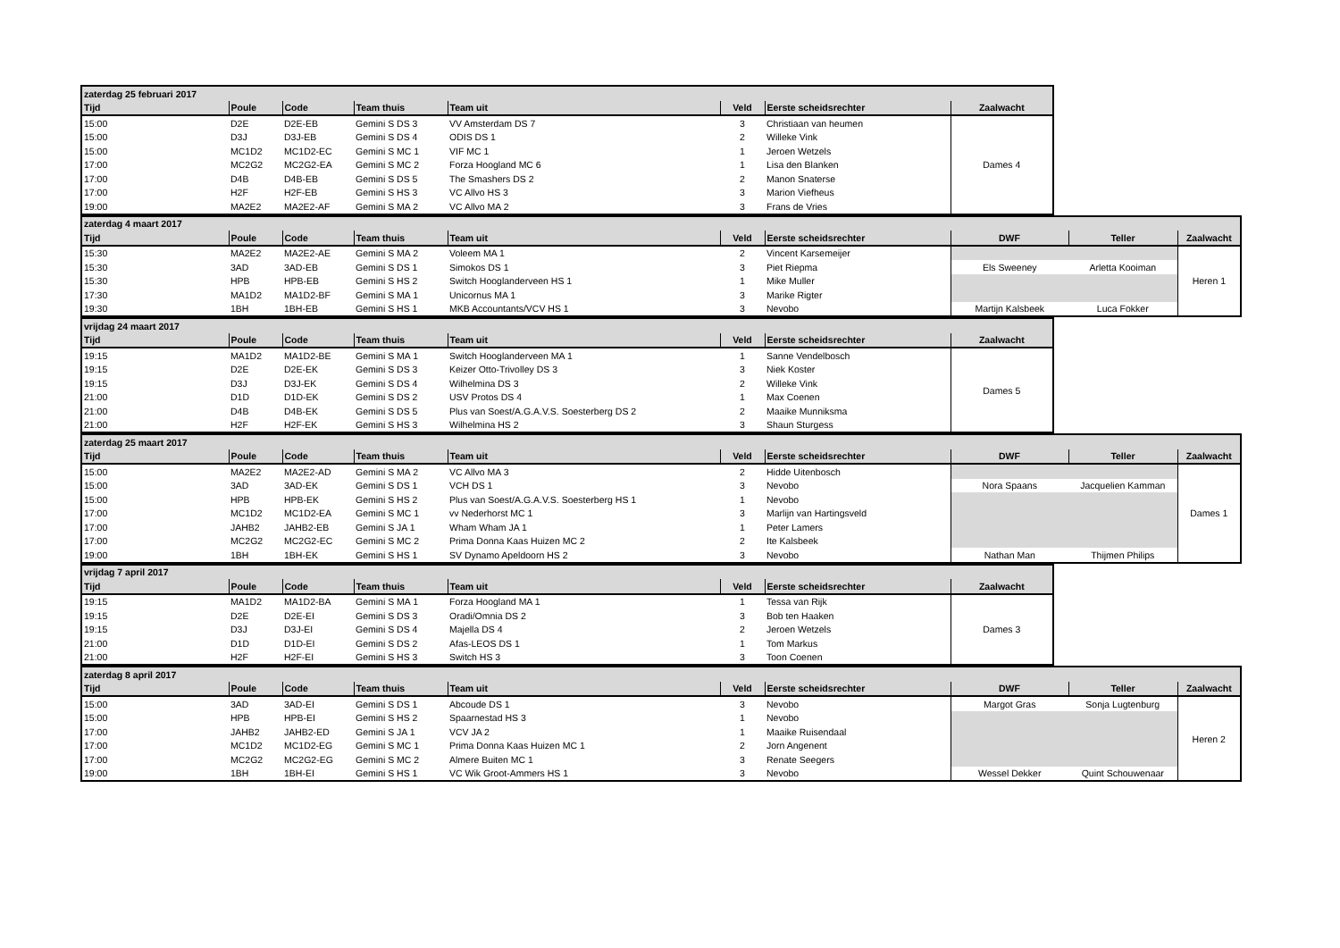| zaterdag 25 februari 2017 | | | | | | | |
| Tijd | Poule | Code | Team thuis | Team uit | Veld | Eerste scheidsrechter | Zaalwacht |
| 15:00 | D2E | D2E-EB | Gemini S DS 3 | VV Amsterdam DS 7 | 3 | Christiaan van heumen | Dames 4 |
| 15:00 | D3J | D3J-EB | Gemini S DS 4 | ODIS DS 1 | 2 | Willeke Vink | |
| 15:00 | MC1D2 | MC1D2-EC | Gemini S MC 1 | VIF MC 1 | 1 | Jeroen Wetzels | |
| 17:00 | MC2G2 | MC2G2-EA | Gemini S MC 2 | Forza Hoogland MC 6 | 1 | Lisa den Blanken | |
| 17:00 | D4B | D4B-EB | Gemini S DS 5 | The Smashers DS 2 | 2 | Manon Snaterse | |
| 17:00 | H2F | H2F-EB | Gemini S HS 3 | VC Allvo HS 3 | 3 | Marion Viefheus | |
| 19:00 | MA2E2 | MA2E2-AF | Gemini S MA 2 | VC Allvo MA 2 | 3 | Frans de Vries | |
| zaterdag 4 maart 2017 | | | | | | | | | |
| Tijd | Poule | Code | Team thuis | Team uit | Veld | Eerste scheidsrechter | DWF | Teller | Zaalwacht |
| 15:30 | MA2E2 | MA2E2-AE | Gemini S MA 2 | Voleem MA 1 | 2 | Vincent Karsemeijer | | | Heren 1 |
| 15:30 | 3AD | 3AD-EB | Gemini S DS 1 | Simokos DS 1 | 3 | Piet Riepma | Els Sweeney | Arletta Kooiman | |
| 15:30 | HPB | HPB-EB | Gemini S HS 2 | Switch Hooglanderveen HS 1 | 1 | Mike Muller | | | |
| 17:30 | MA1D2 | MA1D2-BF | Gemini S MA 1 | Unicornus MA 1 | 3 | Marike Rigter | | | |
| 19:30 | 1BH | 1BH-EB | Gemini S HS 1 | MKB Accountants/VCV HS 1 | 3 | Nevobo | Martijn Kalsbeek | Luca Fokker | |
| vrijdag 24 maart 2017 | | | | | | | |
| Tijd | Poule | Code | Team thuis | Team uit | Veld | Eerste scheidsrechter | Zaalwacht |
| 19:15 | MA1D2 | MA1D2-BE | Gemini S MA 1 | Switch Hooglanderveen MA 1 | 1 | Sanne Vendelbosch | Dames 5 |
| 19:15 | D2E | D2E-EK | Gemini S DS 3 | Keizer Otto-Trivolley DS 3 | 3 | Niek Koster | |
| 19:15 | D3J | D3J-EK | Gemini S DS 4 | Wilhelmina DS 3 | 2 | Willeke Vink | |
| 21:00 | D1D | D1D-EK | Gemini S DS 2 | USV Protos DS 4 | 1 | Max Coenen | |
| 21:00 | D4B | D4B-EK | Gemini S DS 5 | Plus van Soest/A.G.A.V.S. Soesterberg DS 2 | 2 | Maaike Munniksma | |
| 21:00 | H2F | H2F-EK | Gemini S HS 3 | Wilhelmina HS 2 | 3 | Shaun Sturgess | |
| zaterdag 25 maart 2017 | | | | | | | | | |
| Tijd | Poule | Code | Team thuis | Team uit | Veld | Eerste scheidsrechter | DWF | Teller | Zaalwacht |
| 15:00 | MA2E2 | MA2E2-AD | Gemini S MA 2 | VC Allvo MA 3 | 2 | Hidde Uitenbosch | | | Dames 1 |
| 15:00 | 3AD | 3AD-EK | Gemini S DS 1 | VCH DS 1 | 3 | Nevobo | Nora Spaans | Jacquelien Kamman | |
| 15:00 | HPB | HPB-EK | Gemini S HS 2 | Plus van Soest/A.G.A.V.S. Soesterberg HS 1 | 1 | Nevobo | | | |
| 17:00 | MC1D2 | MC1D2-EA | Gemini S MC 1 | vv Nederhorst MC 1 | 3 | Marlijn van Hartingsveld | | | |
| 17:00 | JAHB2 | JAHB2-EB | Gemini S JA 1 | Wham Wham JA 1 | 1 | Peter Lamers | | | |
| 17:00 | MC2G2 | MC2G2-EC | Gemini S MC 2 | Prima Donna Kaas Huizen MC 2 | 2 | Ite Kalsbeek | | | |
| 19:00 | 1BH | 1BH-EK | Gemini S HS 1 | SV Dynamo Apeldoorn HS 2 | 3 | Nevobo | Nathan Man | Thijmen Philips | |
| vrijdag 7 april 2017 | | | | | | | |
| Tijd | Poule | Code | Team thuis | Team uit | Veld | Eerste scheidsrechter | Zaalwacht |
| 19:15 | MA1D2 | MA1D2-BA | Gemini S MA 1 | Forza Hoogland MA 1 | 1 | Tessa van Rijk | Dames 3 |
| 19:15 | D2E | D2E-EI | Gemini S DS 3 | Oradi/Omnia DS 2 | 3 | Bob ten Haaken | |
| 19:15 | D3J | D3J-EI | Gemini S DS 4 | Majella DS 4 | 2 | Jeroen Wetzels | |
| 21:00 | D1D | D1D-EI | Gemini S DS 2 | Afas-LEOS DS 1 | 1 | Tom Markus | |
| 21:00 | H2F | H2F-EI | Gemini S HS 3 | Switch HS 3 | 3 | Toon Coenen | |
| zaterdag 8 april 2017 | | | | | | | | | |
| Tijd | Poule | Code | Team thuis | Team uit | Veld | Eerste scheidsrechter | DWF | Teller | Zaalwacht |
| 15:00 | 3AD | 3AD-EI | Gemini S DS 1 | Abcoude DS 1 | 3 | Nevobo | Margot Gras | Sonja Lugtenburg | Heren 2 |
| 15:00 | HPB | HPB-EI | Gemini S HS 2 | Spaarnestad HS 3 | 1 | Nevobo | | | |
| 17:00 | JAHB2 | JAHB2-ED | Gemini S JA 1 | VCV JA 2 | 1 | Maaike Ruisendaal | | | |
| 17:00 | MC1D2 | MC1D2-EG | Gemini S MC 1 | Prima Donna Kaas Huizen MC 1 | 2 | Jorn Angenent | | | |
| 17:00 | MC2G2 | MC2G2-EG | Gemini S MC 2 | Almere Buiten MC 1 | 3 | Renate Seegers | | | |
| 19:00 | 1BH | 1BH-EI | Gemini S HS 1 | VC Wik Groot-Ammers HS 1 | 3 | Nevobo | Wessel Dekker | Quint Schouwenaar | |